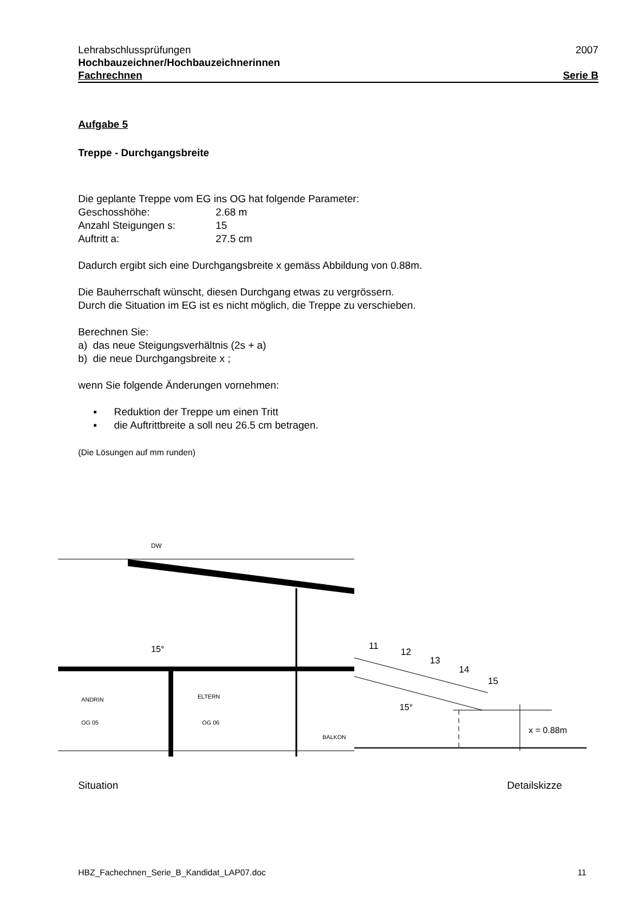Lehrabschlussprüfungen 2007
Hochbauzeichner/Hochbauzeichnerinnen
Fachrechnen Serie B
Aufgabe 5
Treppe - Durchgangsbreite
Die geplante Treppe vom EG ins OG hat folgende Parameter:
| Geschosshöhe: | 2.68 m |
| Anzahl Steigungen s: | 15 |
| Auftritt a: | 27.5 cm |
Dadurch ergibt sich eine Durchgangsbreite x gemäss Abbildung von 0.88m.
Die Bauherrschaft wünscht, diesen Durchgang etwas zu vergrössern.
Durch die Situation im EG ist es nicht möglich, die Treppe zu verschieben.
Berechnen Sie:
a) das neue Steigungsverhältnis (2s + a)
b) die neue Durchgangsbreite x ;
wenn Sie folgende Änderungen vornehmen:
▪ Reduktion der Treppe um einen Tritt
▪ die Auftrittbreite a soll neu 26.5 cm betragen.
(Die Lösungen auf mm runden)
DW
DW
15°
ANDRIN
OG 05
ELTERN
OG 06
BALKON
11
12
13
14
15
15°
x = 0.88m
Situation Detailskizze
HBZ_Fachechnen_Serie_B_Kandidat_LAP07.doc 11